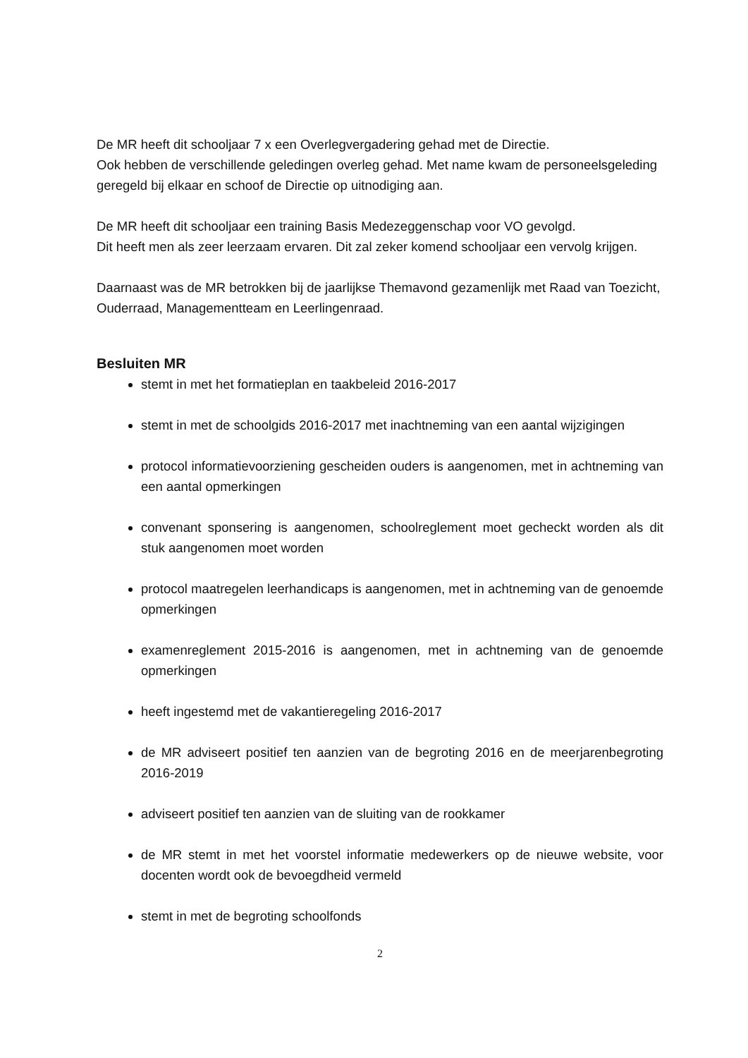De MR heeft dit schooljaar 7 x een Overlegvergadering gehad met de Directie.
Ook hebben de verschillende geledingen overleg gehad. Met name kwam de personeelsgeleding geregeld bij elkaar en schoof de Directie op uitnodiging aan.
De MR heeft dit schooljaar een training Basis Medezeggenschap voor VO gevolgd.
Dit heeft men als zeer leerzaam ervaren. Dit zal zeker komend schooljaar een vervolg krijgen.
Daarnaast was de MR betrokken bij de jaarlijkse Themavond gezamenlijk met Raad van Toezicht, Ouderraad, Managementteam en Leerlingenraad.
Besluiten MR
stemt in met het formatieplan en taakbeleid 2016-2017
stemt in met de schoolgids 2016-2017 met inachtneming van een aantal wijzigingen
protocol informatievoorziening gescheiden ouders is aangenomen, met in achtneming van een aantal opmerkingen
convenant sponsering is aangenomen, schoolreglement moet gecheckt worden als dit stuk aangenomen moet worden
protocol maatregelen leerhandicaps is aangenomen, met in achtneming van de genoemde opmerkingen
examenreglement 2015-2016 is aangenomen, met in achtneming van de genoemde opmerkingen
heeft ingestemd met de vakantieregeling 2016-2017
de MR adviseert positief ten aanzien van de begroting 2016 en de meerjarenbegroting 2016-2019
adviseert positief ten aanzien van de sluiting van de rookkamer
de MR stemt in met het voorstel informatie medewerkers op de nieuwe website, voor docenten wordt ook de bevoegdheid vermeld
stemt in met de begroting schoolfonds
2